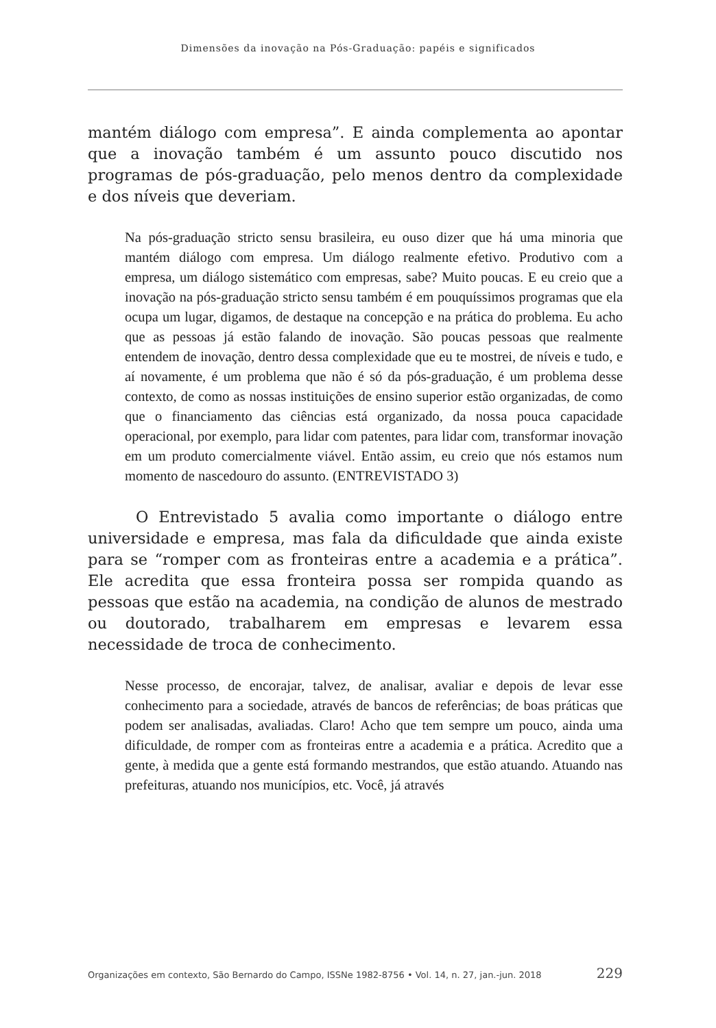Dimensões da inovação na Pós-Graduação: papéis e significados
mantém diálogo com empresa”. E ainda complementa ao apontar que a inovação também é um assunto pouco discutido nos programas de pós-graduação, pelo menos dentro da complexidade e dos níveis que deveriam.
Na pós-graduação stricto sensu brasileira, eu ouso dizer que há uma minoria que mantém diálogo com empresa. Um diálogo realmente efetivo. Produtivo com a empresa, um diálogo sistemático com empresas, sabe? Muito poucas. E eu creio que a inovação na pós-graduação stricto sensu também é em pouquíssimos programas que ela ocupa um lugar, digamos, de destaque na concepção e na prática do problema. Eu acho que as pessoas já estão falando de inovação. São poucas pessoas que realmente entendem de inovação, dentro dessa complexidade que eu te mostrei, de níveis e tudo, e aí novamente, é um problema que não é só da pós-graduação, é um problema desse contexto, de como as nossas instituições de ensino superior estão organizadas, de como que o financiamento das ciências está organizado, da nossa pouca capacidade operacional, por exemplo, para lidar com patentes, para lidar com, transformar inovação em um produto comercialmente viável. Então assim, eu creio que nós estamos num momento de nascedouro do assunto. (ENTREVISTADO 3)
O Entrevistado 5 avalia como importante o diálogo entre universidade e empresa, mas fala da dificuldade que ainda existe para se “romper com as fronteiras entre a academia e a prática”. Ele acredita que essa fronteira possa ser rompida quando as pessoas que estão na academia, na condição de alunos de mestrado ou doutorado, trabalharem em empresas e levarem essa necessidade de troca de conhecimento.
Nesse processo, de encorajar, talvez, de analisar, avaliar e depois de levar esse conhecimento para a sociedade, através de bancos de referências; de boas práticas que podem ser analisadas, avaliadas. Claro! Acho que tem sempre um pouco, ainda uma dificuldade, de romper com as fronteiras entre a academia e a prática. Acredito que a gente, à medida que a gente está formando mestrandos, que estão atuando. Atuando nas prefeituras, atuando nos municípios, etc. Você, já através
Organizações em contexto, São Bernardo do Campo, ISSNe 1982-8756 • Vol. 14, n. 27, jan.-jun. 2018 229